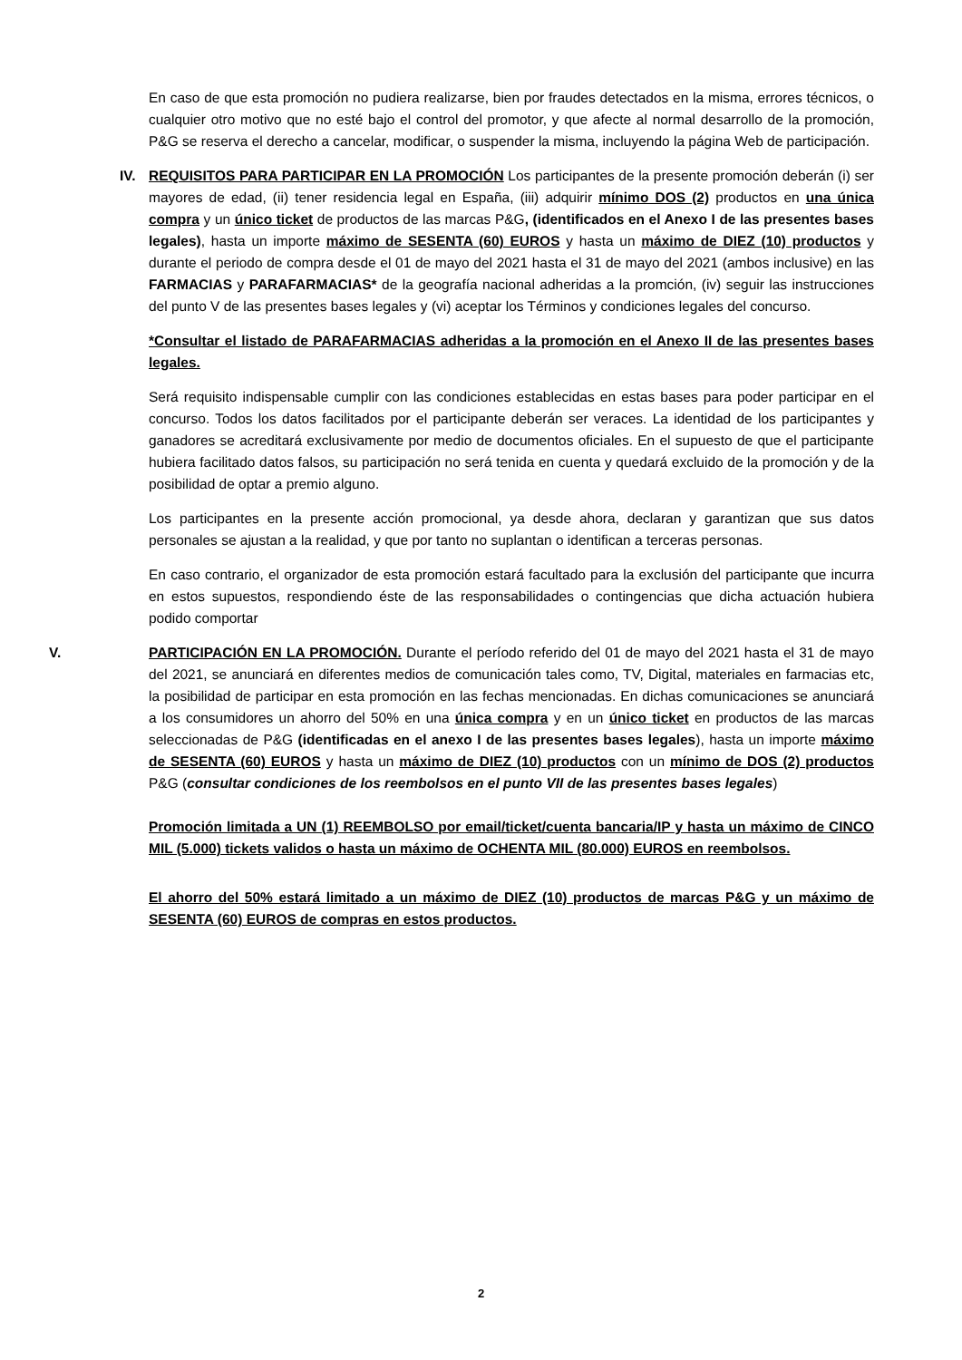En caso de que esta promoción no pudiera realizarse, bien por fraudes detectados en la misma, errores técnicos, o cualquier otro motivo que no esté bajo el control del promotor, y que afecte al normal desarrollo de la promoción, P&G se reserva el derecho a cancelar, modificar, o suspender la misma, incluyendo la página Web de participación.
IV. REQUISITOS PARA PARTICIPAR EN LA PROMOCIÓN Los participantes de la presente promoción deberán (i) ser mayores de edad, (ii) tener residencia legal en España, (iii) adquirir mínimo DOS (2) productos en una única compra y un único ticket de productos de las marcas P&G, (identificados en el Anexo I de las presentes bases legales), hasta un importe máximo de SESENTA (60) EUROS y hasta un máximo de DIEZ (10) productos y durante el periodo de compra desde el 01 de mayo del 2021 hasta el 31 de mayo del 2021 (ambos inclusive) en las FARMACIAS y PARAFARMACIAS* de la geografía nacional adheridas a la promción, (iv) seguir las instrucciones del punto V de las presentes bases legales y (vi) aceptar los Términos y condiciones legales del concurso.
*Consultar el listado de PARAFARMACIAS adheridas a la promoción en el Anexo II de las presentes bases legales.
Será requisito indispensable cumplir con las condiciones establecidas en estas bases para poder participar en el concurso. Todos los datos facilitados por el participante deberán ser veraces. La identidad de los participantes y ganadores se acreditará exclusivamente por medio de documentos oficiales. En el supuesto de que el participante hubiera facilitado datos falsos, su participación no será tenida en cuenta y quedará excluido de la promoción y de la posibilidad de optar a premio alguno.
Los participantes en la presente acción promocional, ya desde ahora, declaran y garantizan que sus datos personales se ajustan a la realidad, y que por tanto no suplantan o identifican a terceras personas.
En caso contrario, el organizador de esta promoción estará facultado para la exclusión del participante que incurra en estos supuestos, respondiendo éste de las responsabilidades o contingencias que dicha actuación hubiera podido comportar
V. PARTICIPACIÓN EN LA PROMOCIÓN. Durante el período referido del 01 de mayo del 2021 hasta el 31 de mayo del 2021, se anunciará en diferentes medios de comunicación tales como, TV, Digital, materiales en farmacias etc, la posibilidad de participar en esta promoción en las fechas mencionadas. En dichas comunicaciones se anunciará a los consumidores un ahorro del 50% en una única compra y en un único ticket en productos de las marcas seleccionadas de P&G (identificadas en el anexo I de las presentes bases legales), hasta un importe máximo de SESENTA (60) EUROS y hasta un máximo de DIEZ (10) productos con un mínimo de DOS (2) productos P&G (consultar condiciones de los reembolsos en el punto VII de las presentes bases legales)
Promoción limitada a UN (1) REEMBOLSO por email/ticket/cuenta bancaria/IP y hasta un máximo de CINCO MIL (5.000) tickets validos o hasta un máximo de OCHENTA MIL (80.000) EUROS en reembolsos.
El ahorro del 50% estará limitado a un máximo de DIEZ (10) productos de marcas P&G y un máximo de SESENTA (60) EUROS de compras en estos productos.
2